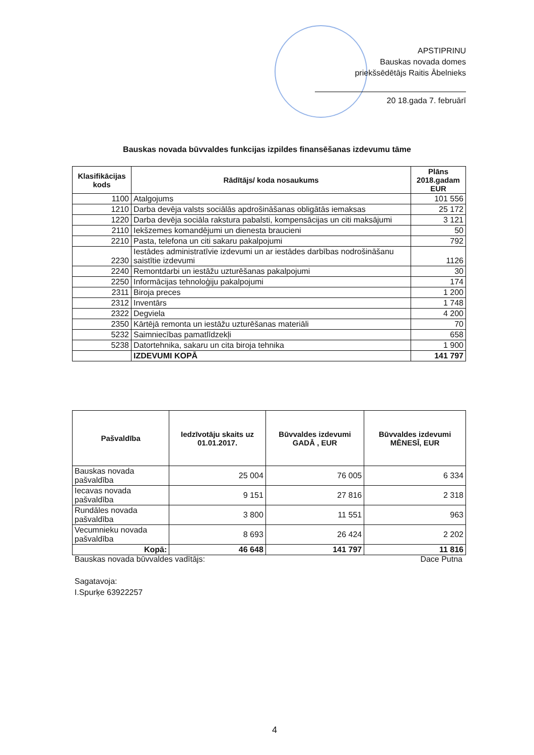APSTIPRINU
Bauskas novada domes
priekšsēdētājs Raitis Ābelnieks
20 18.gada 7. februārī
Bauskas novada būvvaldes funkcijas izpildes finansēšanas izdevumu tāme
| Klasifikācijas kods | Rādītājs/ koda nosaukums | Plāns 2018.gadam EUR |
| --- | --- | --- |
| 1100 | Atalgojums | 101 556 |
| 1210 | Darba devēja valsts sociālās apdrošināšanas obligātās iemaksas | 25 172 |
| 1220 | Darba devēja sociāla rakstura pabalsti, kompensācijas un citi maksājumi | 3 121 |
| 2110 | Iekšzemes komandējumi un dienesta braucieni | 50 |
| 2210 | Pasta, telefona un citi sakaru pakalpojumi | 792 |
| 2230 | Iestādes administratīvie izdevumi un ar iestādes darbības nodrošināšanu saistītie izdevumi | 1126 |
| 2240 | Remontdarbi un iestāžu uzturēšanas pakalpojumi | 30 |
| 2250 | Informācijas tehnoloģiju pakalpojumi | 174 |
| 2311 | Biroja preces | 1 200 |
| 2312 | Inventārs | 1 748 |
| 2322 | Degviela | 4 200 |
| 2350 | Kārtējā remonta un iestāžu uzturēšanas materiāli | 70 |
| 5232 | Saimniecības pamatlīdzekļi | 658 |
| 5238 | Datortehnika, sakaru un cita biroja tehnika | 1 900 |
| | IZDEVUMI KOPĀ | 141 797 |
| Pašvaldība | Iedzīvotāju skaits uz 01.01.2017. | Būvvaldes izdevumi GADĀ , EUR | Būvvaldes izdevumi MĒNESĪ, EUR |
| --- | --- | --- | --- |
| Bauskas novada pašvaldība | 25 004 | 76 005 | 6 334 |
| Iecavas novada pašvaldība | 9 151 | 27 816 | 2 318 |
| Rundāles novada pašvaldība | 3 800 | 11 551 | 963 |
| Vecumnieku novada pašvaldība | 8 693 | 26 424 | 2 202 |
| Kopā: | 46 648 | 141 797 | 11 816 |
Bauskas novada būvvaldes vadītājs: Dace Putna
Sagatavoja:
I.Spurķe 63922257
4